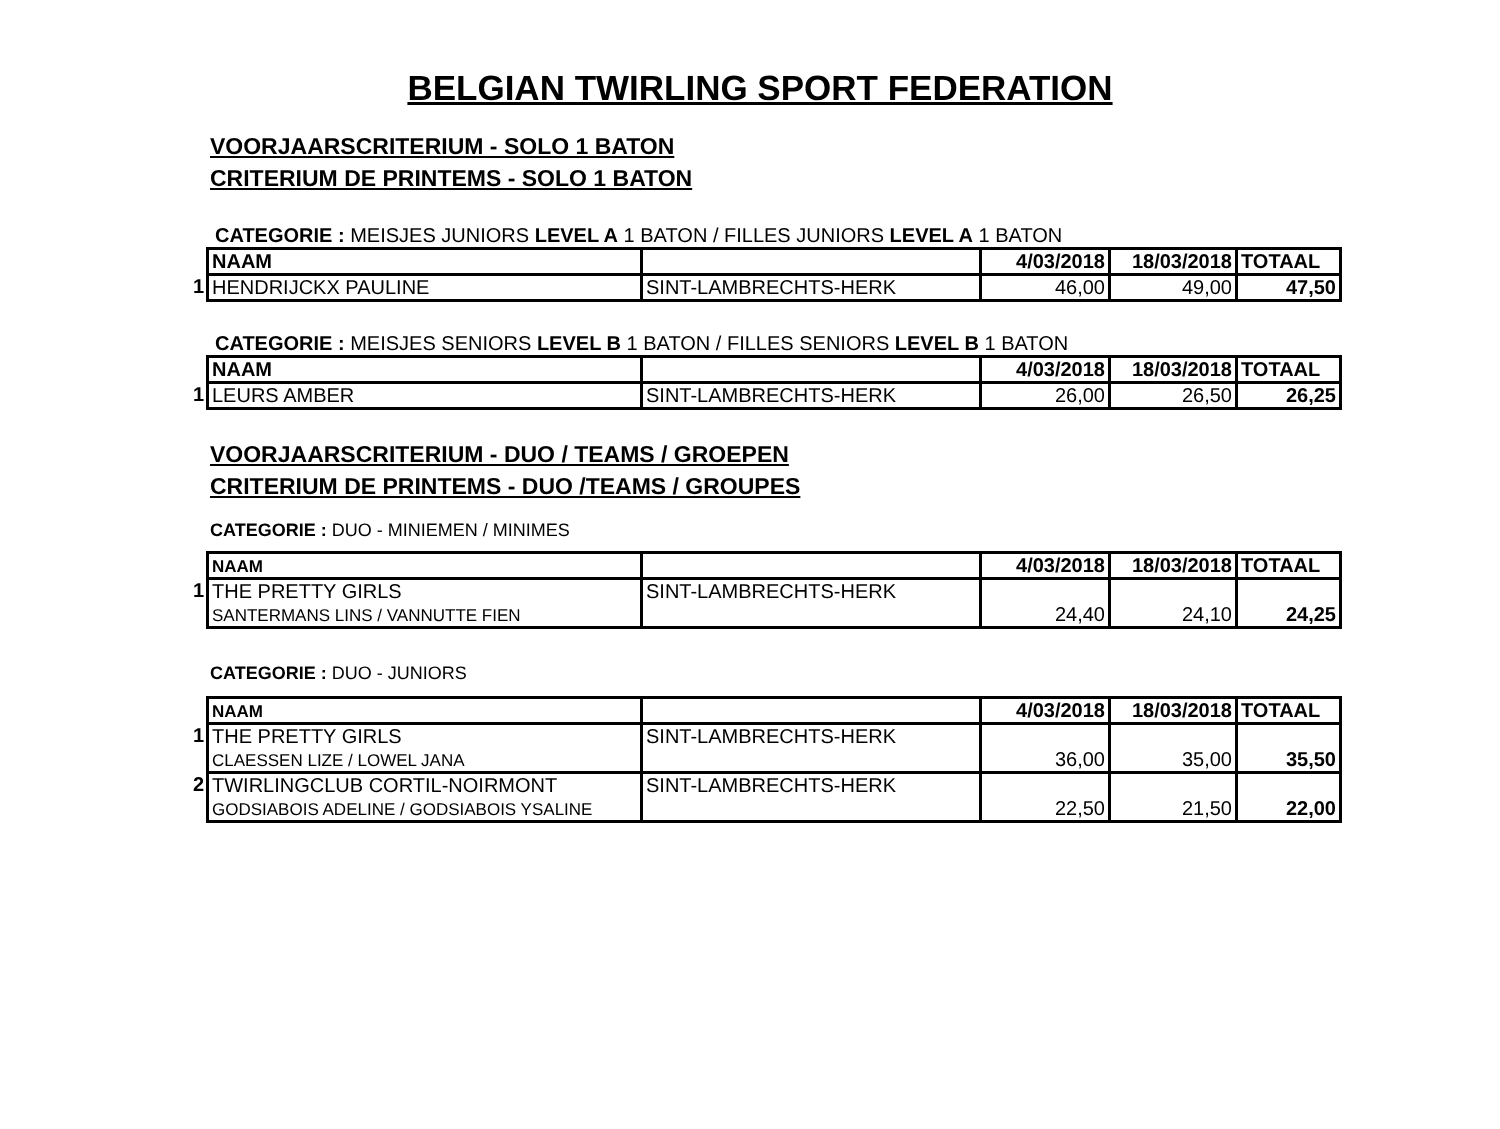BELGIAN TWIRLING SPORT FEDERATION
VOORJAARSCRITERIUM - SOLO 1 BATON
CRITERIUM DE PRINTEMS - SOLO 1 BATON
CATEGORIE : MEISJES JUNIORS LEVEL A 1 BATON / FILLES JUNIORS LEVEL A 1 BATON
| | NAAM | | 4/03/2018 | 18/03/2018 | TOTAAL |
| --- | --- | --- | --- | --- | --- |
| 1 | HENDRIJCKX PAULINE | SINT-LAMBRECHTS-HERK | 46,00 | 49,00 | 47,50 |
CATEGORIE : MEISJES SENIORS LEVEL B 1 BATON / FILLES SENIORS LEVEL B 1 BATON
| | NAAM | | 4/03/2018 | 18/03/2018 | TOTAAL |
| --- | --- | --- | --- | --- | --- |
| 1 | LEURS AMBER | SINT-LAMBRECHTS-HERK | 26,00 | 26,50 | 26,25 |
VOORJAARSCRITERIUM - DUO / TEAMS / GROEPEN
CRITERIUM DE PRINTEMS - DUO /TEAMS / GROUPES
CATEGORIE : DUO - MINIEMEN / MINIMES
| | NAAM | | 4/03/2018 | 18/03/2018 | TOTAAL |
| --- | --- | --- | --- | --- | --- |
| 1 | THE PRETTY GIRLS SANTERMANS LINS / VANNUTTE FIEN | SINT-LAMBRECHTS-HERK | 24,40 | 24,10 | 24,25 |
CATEGORIE : DUO - JUNIORS
| | NAAM | | 4/03/2018 | 18/03/2018 | TOTAAL |
| --- | --- | --- | --- | --- | --- |
| 1 | THE PRETTY GIRLS CLAESSEN LIZE / LOWEL JANA | SINT-LAMBRECHTS-HERK | 36,00 | 35,00 | 35,50 |
| 2 | TWIRLINGCLUB CORTIL-NOIRMONT GODSIABOIS ADELINE / GODSIABOIS YSALINE | SINT-LAMBRECHTS-HERK | 22,50 | 21,50 | 22,00 |